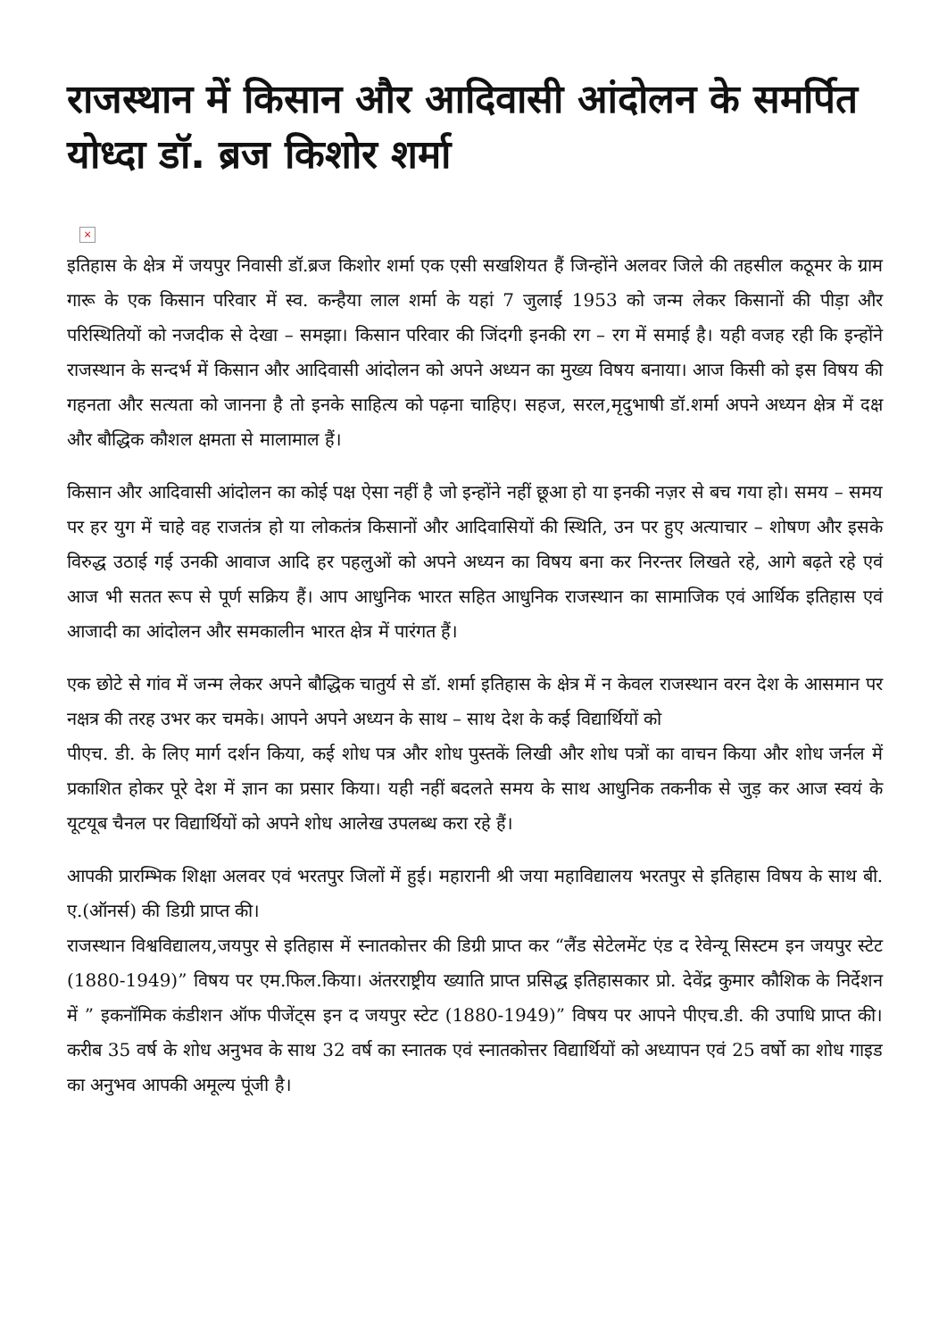राजस्थान में किसान और आदिवासी आंदोलन के समर्पित योध्दा डॉ. ब्रज किशोर शर्मा
×
इतिहास के क्षेत्र में जयपुर निवासी डॉ.ब्रज किशोर शर्मा एक एसी सखशियत हैं जिन्होंने अलवर जिले की तहसील कठूमर के ग्राम गारू के एक किसान परिवार में स्व. कन्हैया लाल शर्मा के यहां 7 जुलाई 1953 को जन्म लेकर किसानों की पीड़ा और परिस्थितियों को नजदीक से देखा – समझा। किसान परिवार की जिंदगी इनकी रग – रग में समाई है। यही वजह रही कि इन्होंने राजस्थान के सन्दर्भ में किसान और आदिवासी आंदोलन को अपने अध्यन का मुख्य विषय बनाया। आज किसी को इस विषय की गहनता और सत्यता को जानना है तो इनके साहित्य को पढ़ना चाहिए। सहज, सरल,मृदुभाषी डॉ.शर्मा अपने अध्यन क्षेत्र में दक्ष और बौद्धिक कौशल क्षमता से मालामाल हैं।
किसान और आदिवासी आंदोलन का कोई पक्ष ऐसा नहीं है जो इन्होंने नहीं छूआ हो या इनकी नज़र से बच गया हो। समय – समय पर हर युग में चाहे वह राजतंत्र हो या लोकतंत्र किसानों और आदिवासियों की स्थिति, उन पर हुए अत्याचार – शोषण और इसके विरुद्ध उठाई गई उनकी आवाज आदि हर पहलुओं को अपने अध्यन का विषय बना कर निरन्तर लिखते रहे, आगे बढ़ते रहे एवं आज भी सतत रूप से पूर्ण सक्रिय हैं। आप आधुनिक भारत सहित आधुनिक राजस्थान का सामाजिक एवं आर्थिक इतिहास एवं आजादी का आंदोलन और समकालीन भारत क्षेत्र में पारंगत हैं।
एक छोटे से गांव में जन्म लेकर अपने बौद्धिक चातुर्य से डॉ. शर्मा इतिहास के क्षेत्र में न केवल राजस्थान वरन देश के आसमान पर नक्षत्र की तरह उभर कर चमके। आपने अपने अध्यन के साथ – साथ देश के कई विद्यार्थियों को
पीएच. डी. के लिए मार्ग दर्शन किया, कई शोध पत्र और शोध पुस्तकें लिखी और शोध पत्रों का वाचन किया और शोध जर्नल में प्रकाशित होकर पूरे देश में ज्ञान का प्रसार किया। यही नहीं बदलते समय के साथ आधुनिक तकनीक से जुड़ कर आज स्वयं के यूटयूब चैनल पर विद्यार्थियों को अपने शोध आलेख उपलब्ध करा रहे हैं।
आपकी प्रारम्भिक शिक्षा अलवर एवं भरतपुर जिलों में हुई। महारानी श्री जया महाविद्यालय भरतपुर से इतिहास विषय के साथ बी. ए.(ऑनर्स) की डिग्री प्राप्त की।
राजस्थान विश्वविद्यालय,जयपुर से इतिहास में स्नातकोत्तर की डिग्री प्राप्त कर “लैंड सेटेलमेंट एंड द रेवेन्यू सिस्टम इन जयपुर स्टेट (1880-1949)” विषय पर एम.फिल.किया। अंतरराष्ट्रीय ख्याति प्राप्त प्रसिद्ध इतिहासकार प्रो. देवेंद्र कुमार कौशिक के निर्देशन में ” इकनॉमिक कंडीशन ऑफ पीजेंट्स इन द जयपुर स्टेट (1880-1949)” विषय पर आपने पीएच.डी. की उपाधि प्राप्त की। करीब 35 वर्ष के शोध अनुभव के साथ 32 वर्ष का स्नातक एवं स्नातकोत्तर विद्यार्थियों को अध्यापन एवं 25 वर्षो का शोध गाइड का अनुभव आपकी अमूल्य पूंजी है।